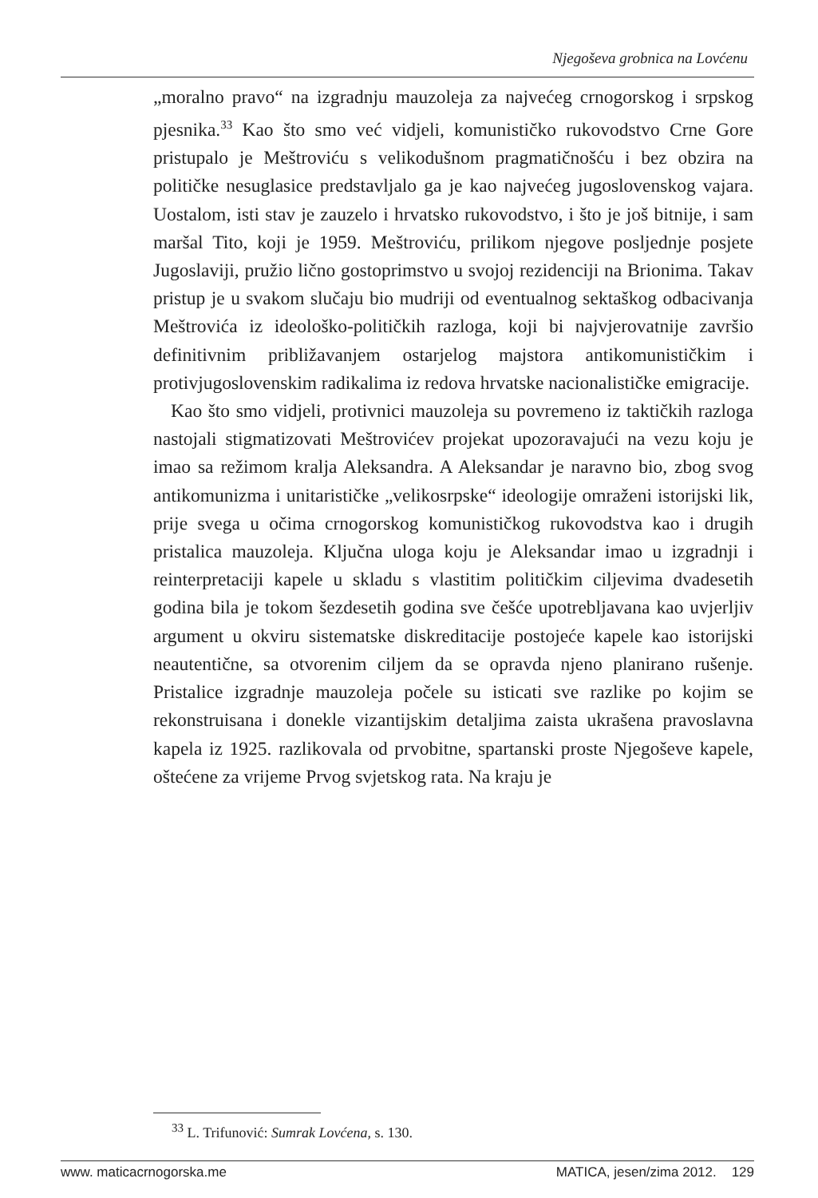Njegoševa grobnica na Lovćenu
„moralno pravo“ na izgradnju mauzoleja za najvećeg crnogorskog i srpskog pjesnika.<sup>33</sup> Kao što smo već vidjeli, komunističko rukovodstvo Crne Gore pristupalo je Meštroviću s velikodušnom pragmatičnošću i bez obzira na političke nesuglasice predstavljalo ga je kao najvećeg jugoslovenskog vajara. Uostalom, isti stav je zauzelo i hrvatsko rukovodstvo, i što je još bitnije, i sam maršal Tito, koji je 1959. Meštroviću, prilikom njegove posljednje posjete Jugoslaviji, pružio lično gostoprimstvo u svojoj rezidenciji na Brionima. Takav pristup je u svakom slučaju bio mudriji od eventualnog sektaškog odbacivanja Meštrovića iz ideološko-političkih razloga, koji bi najvjerovatnije završio definitivnim približavanjem ostarjelog majstora antikomunističkim i protivjugoslovenskim radikalima iz redova hrvatske nacionalističke emigracije.
Kao što smo vidjeli, protivnici mauzoleja su povremeno iz taktičkih razloga nastojali stigmatizovati Meštrovićev projekat upozoravajući na vezu koju je imao sa režimom kralja Aleksandra. A Aleksandar je naravno bio, zbog svog antikomunizma i unitarističke „velikosrpske“ ideologije omraženi istorijski lik, prije svega u očima crnogorskog komunističkog rukovodstva kao i drugih pristalica mauzoleja. Ključna uloga koju je Aleksandar imao u izgradnji i reinterpretaciji kapele u skladu s vlastitim političkim ciljevima dvadesetih godina bila je tokom šezdesetih godina sve češće upotrebljavana kao uvjerljiv argument u okviru sistematske diskreditacije postojeće kapele kao istorijski neautentične, sa otvorenim ciljem da se opravda njeno planirano rušenje. Pristalice izgradnje mauzoleja počele su isticati sve razlike po kojim se rekonstruisana i donekle vizantijskim detaljima zaista ukrašena pravoslavna kapela iz 1925. razlikovala od prvobitne, spartanski proste Njegoševe kapele, oštećene za vrijeme Prvog svjetskog rata. Na kraju je
<sup>33</sup> L. Trifunović: Sumrak Lovćena, s. 130.
www. maticacrnogorska.me MATICA, jesen/zima 2012. 129